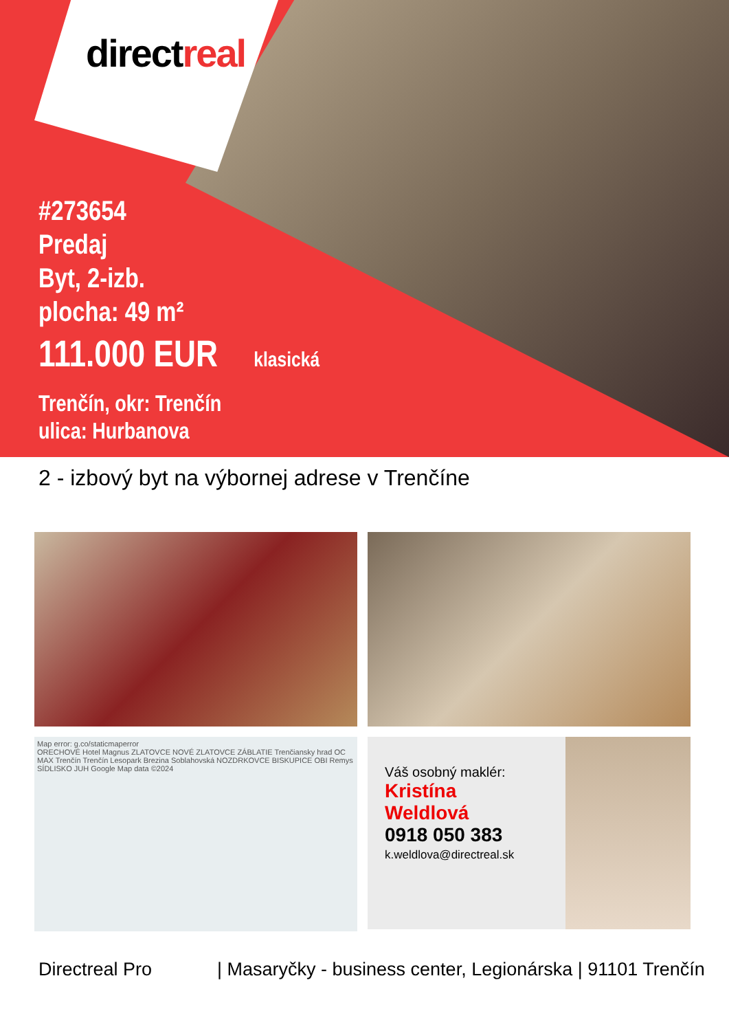directreal
#273654
Predaj
Byt, 2-izb.
plocha: 49 m²
111.000 EUR klasická
Trenčín, okr: Trenčín
ulica: Hurbanova
2 - izbový byt na výbornej adrese v Trenčíne
Map error: g.co/staticmaperror
ORECHOVÉ Hotel Magnus ZLATOVCE NOVÉ ZLATOVCE ZÁBLATIE Trenčiansky hrad OC MAX Trenčín Trenčín Lesopark Brezina Soblahovská NOZDRKOVCE BISKUPICE OBI Remys SÍDLISKO JUH Google Map data ©2024
Váš osobný maklér:
Kristína
Weldlová
0918 050 383
k.weldlova@directreal.sk
Directreal Pro | Masaryčky - business center, Legionárska | 91101 Trenčín